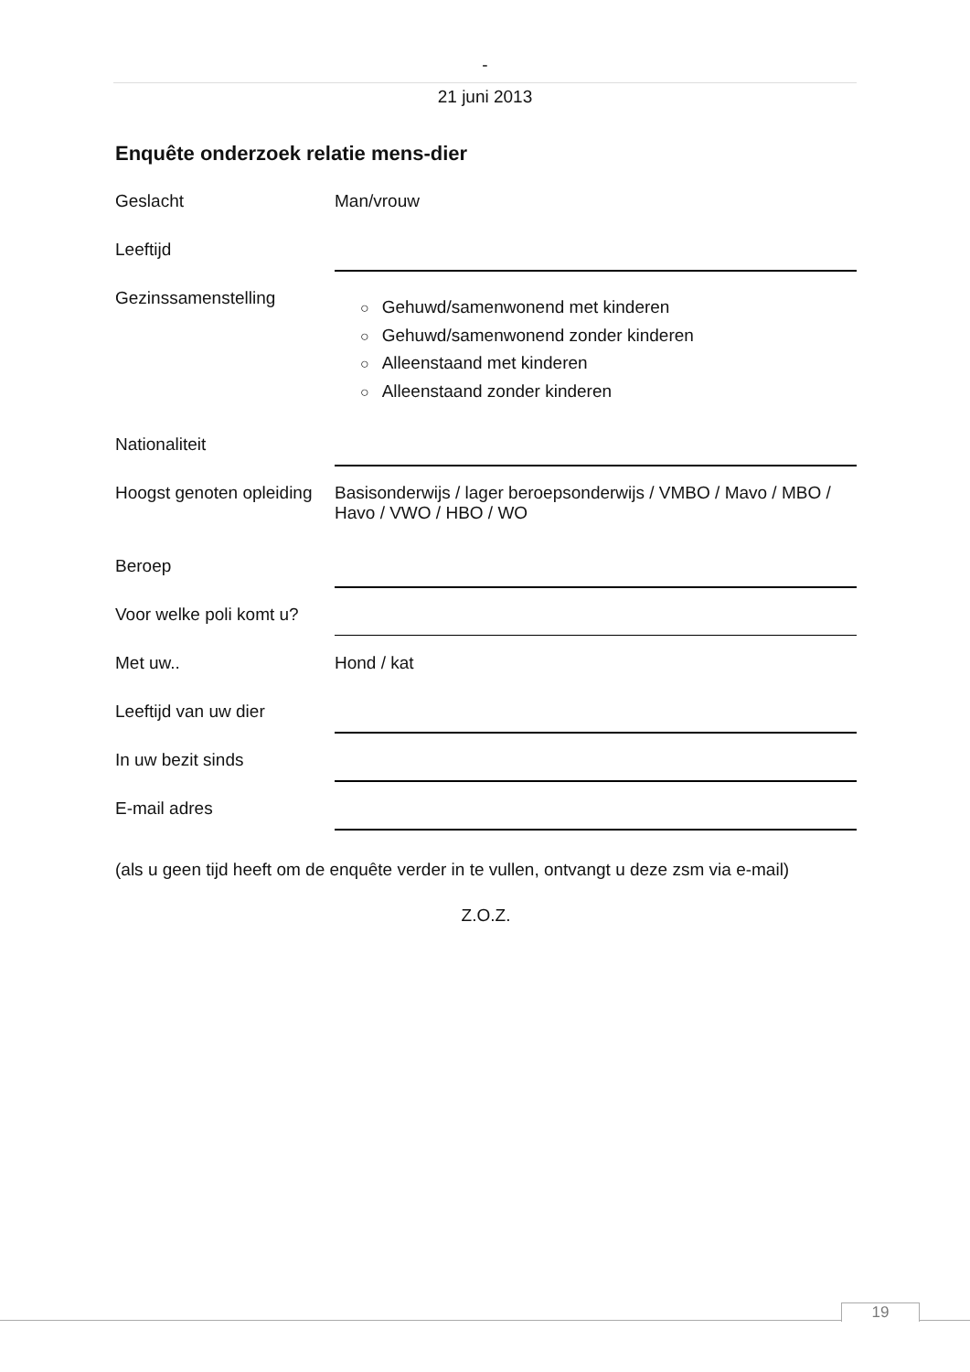-
21 juni 2013
Enquête onderzoek relatie mens-dier
Geslacht Man/vrouw
Leeftijd
Gezinssamenstelling
○ Gehuwd/samenwonend met kinderen
○ Gehuwd/samenwonend zonder kinderen
○ Alleenstaand met kinderen
○ Alleenstaand zonder kinderen
Nationaliteit
Hoogst genoten opleiding
Basisonderwijs / lager beroepsonderwijs / VMBO / Mavo / MBO / Havo / VWO / HBO / WO
Beroep
Voor welke poli komt u?
Met uw.. Hond / kat
Leeftijd van uw dier
In uw bezit sinds
E-mail adres
(als u geen tijd heeft om de enquête verder in te vullen, ontvangt u deze zsm via e-mail)
Z.O.Z.
19